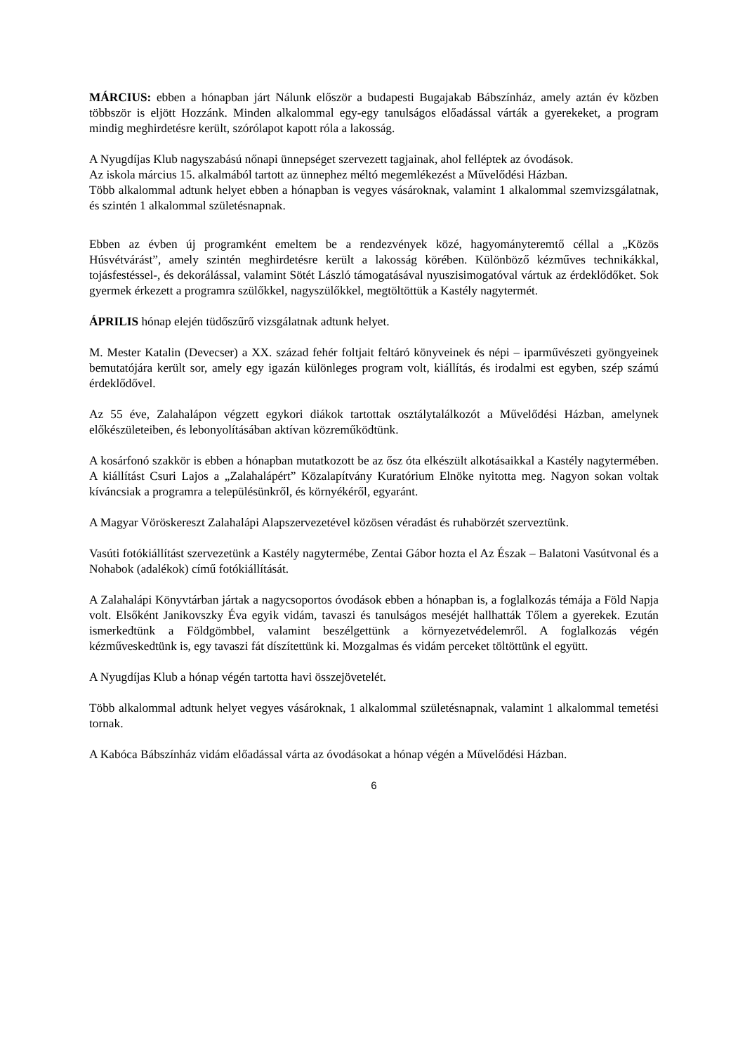MÁRCIUS: ebben a hónapban járt Nálunk először a budapesti Bugajakab Bábszínház, amely aztán év közben többször is eljött Hozzánk. Minden alkalommal egy-egy tanulságos előadással várták a gyerekeket, a program mindig meghirdetésre került, szórólapot kapott róla a lakosság.
A Nyugdíjas Klub nagyszabású nőnapi ünnepséget szervezett tagjainak, ahol felléptek az óvodások.
Az iskola március 15. alkalmából tartott az ünnephez méltó megemlékezést a Művelődési Házban.
Több alkalommal adtunk helyet ebben a hónapban is vegyes vásároknak, valamint 1 alkalommal szemvizsgálatnak, és szintén 1 alkalommal születésnapnak.
Ebben az évben új programként emeltem be a rendezvények közé, hagyományteremtő céllal a „Közös Húsvétvárást”, amely szintén meghirdetésre került a lakosság körében. Különböző kézműves technikákkal, tojásfestéssel-, és dekorálással, valamint Sötét László támogatásával nyuszisimogatóval vártuk az érdeklődőket. Sok gyermek érkezett a programra szülőkkel, nagyszülőkkel, megtöltöttük a Kastély nagytermét.
ÁPRILIS hónap elején tüdőszűrő vizsgálatnak adtunk helyet.
M. Mester Katalin (Devecser) a XX. század fehér foltjait feltáró könyveinek és népi – iparművészeti gyöngyeinek bemutatójára került sor, amely egy igazán különleges program volt, kiállítás, és irodalmi est egyben, szép számú érdeklődővel.
Az 55 éve, Zalahalápon végzett egykori diákok tartottak osztálytalálkozót a Művelődési Házban, amelynek előkészületeiben, és lebonyolításában aktívan közreműködtünk.
A kosárfonó szakkör is ebben a hónapban mutatkozott be az ősz óta elkészült alkotásaikkal a Kastély nagytermében. A kiállítást Csuri Lajos a „Zalahalápért” Közalapítvány Kuratórium Elnöke nyitotta meg. Nagyon sokan voltak kíváncsiak a programra a településünkről, és környékéről, egyaránt.
A Magyar Vöröskereszt Zalahalápi Alapszervezetével közösen véradást és ruhabörzét szerveztünk.
Vasúti fotókiállítást szervezetünk a Kastély nagytermébe, Zentai Gábor hozta el Az Észak – Balatoni Vasútvonal és a Nohabok (adalékok) című fotókiállítását.
A Zalahalápi Könyvtárban jártak a nagycsoportos óvodások ebben a hónapban is, a foglalkozás témája a Föld Napja volt. Elsőként Janikovszky Éva egyik vidám, tavaszi és tanulságos meséjét hallhatták Tőlem a gyerekek. Ezután ismerkedtünk a Földgömbbel, valamint beszélgettünk a környezetvédelemről. A foglalkozás végén kézműveskedtünk is, egy tavaszi fát díszítettünk ki. Mozgalmas és vidám perceket töltöttünk el együtt.
A Nyugdíjas Klub a hónap végén tartotta havi összejövetelét.
Több alkalommal adtunk helyet vegyes vásároknak, 1 alkalommal születésnapnak, valamint 1 alkalommal temetési tornak.
A Kabóca Bábszínház vidám előadással várta az óvodásokat a hónap végén a Művelődési Házban.
6